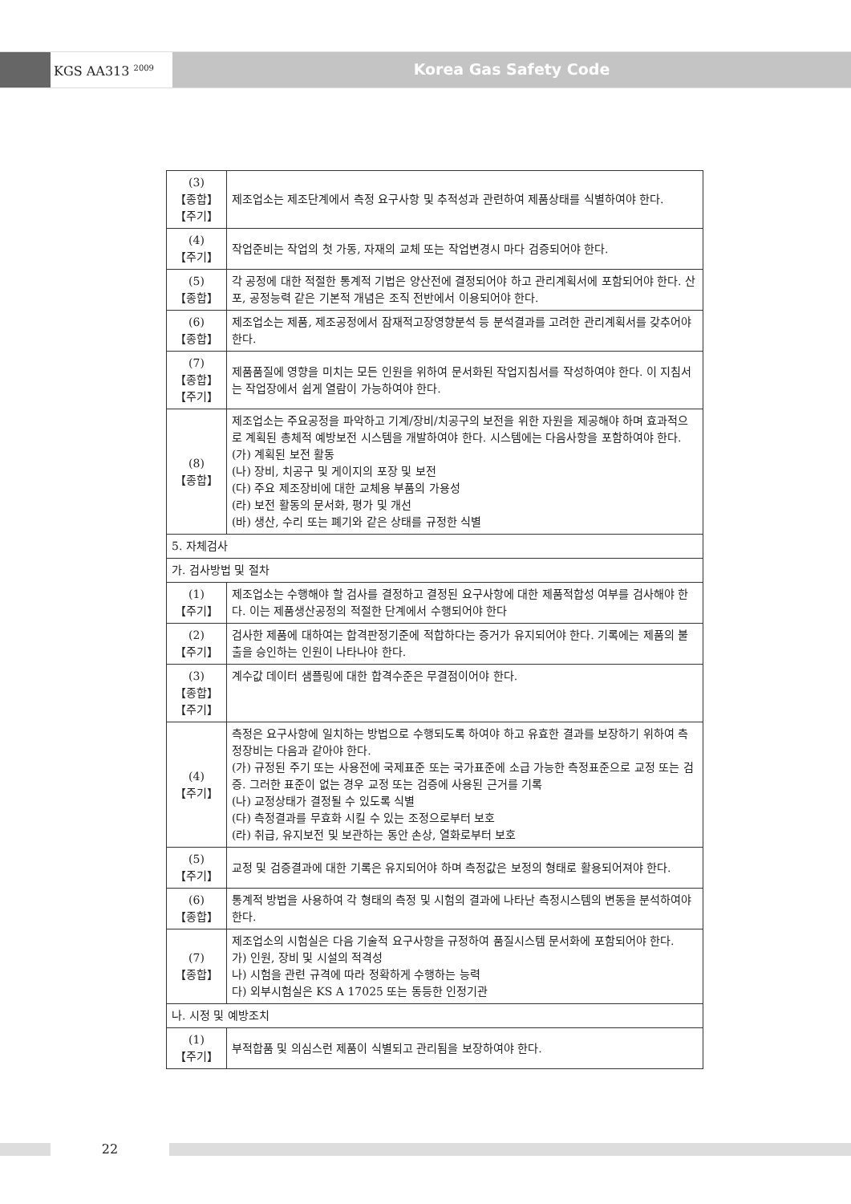KGS AA313 <sup>2009</sup>
Korea Gas Safety Code
| (3) 【종합】 【주기】 | 제조업소는 제조단계에서 측정 요구사항 및 추적성과 관련하여 제품상태를 식별하여야 한다. |
| (4) 【주기】 | 작업준비는 작업의 첫 가동, 자재의 교체 또는 작업변경시 마다 검증되어야 한다. |
| (5) 【종합】 | 각 공정에 대한 적절한 통계적 기법은 양산전에 결정되어야 하고 관리계획서에 포함되어야 한다. 산포, 공정능력 같은 기본적 개념은 조직 전반에서 이용되어야 한다. |
| (6) 【종합】 | 제조업소는 제품, 제조공정에서 잠재적고장영향분석 등 분석결과를 고려한 관리계획서를 갖추어야 한다. |
| (7) 【종합】 【주기】 | 제품품질에 영향을 미치는 모든 인원을 위하여 문서화된 작업지침서를 작성하여야 한다. 이 지침서는 작업장에서 쉽게 열람이 가능하여야 한다. |
| (8) 【종합】 | 제조업소는 주요공정을 파악하고 기계/장비/치공구의 보전을 위한 자원을 제공해야 하며 효과적으로 계획된 총체적 예방보전 시스템을 개발하여야 한다. 시스템에는 다음사항을 포함하여야 한다. (가) 계획된 보전 활동 (나) 장비, 치공구 및 게이지의 포장 및 보전 (다) 주요 제조장비에 대한 교체용 부품의 가용성 (라) 보전 활동의 문서화, 평가 및 개선 (바) 생산, 수리 또는 폐기와 같은 상태를 규정한 식별 |
| 5. 자체검사 | |
| 가. 검사방법 및 절차 | |
| (1) 【주기】 | 제조업소는 수행해야 할 검사를 결정하고 결정된 요구사항에 대한 제품적합성 여부를 검사해야 한다. 이는 제품생산공정의 적절한 단계에서 수행되어야 한다 |
| (2) 【주기】 | 검사한 제품에 대하여는 합격판정기준에 적합하다는 증거가 유지되어야 한다. 기록에는 제품의 불출을 승인하는 인원이 나타나야 한다. |
| (3) 【종합】 【주기】 | 계수값 데이터 샘플링에 대한 합격수준은 무결점이어야 한다. |
| (4) 【주기】 | 측정은 요구사항에 일치하는 방법으로 수행되도록 하여야 하고 유효한 결과를 보장하기 위하여 측정장비는 다음과 같아야 한다. (가) 규정된 주기 또는 사용전에 국제표준 또는 국가표준에 소급 가능한 측정표준으로 교정 또는 검증. 그러한 표준이 없는 경우 교정 또는 검증에 사용된 근거를 기록 (나) 교정상태가 결정될 수 있도록 식별 (다) 측정결과를 무효화 시킬 수 있는 조정으로부터 보호 (라) 취급, 유지보전 및 보관하는 동안 손상, 열화로부터 보호 |
| (5) 【주기】 | 교정 및 검증결과에 대한 기록은 유지되어야 하며 측정값은 보정의 형태로 활용되어져야 한다. |
| (6) 【종합】 | 통계적 방법을 사용하여 각 형태의 측정 및 시험의 결과에 나타난 측정시스템의 변동을 분석하여야 한다. |
| (7) 【종합】 | 제조업소의 시험실은 다음 기술적 요구사항을 규정하여 품질시스템 문서화에 포함되어야 한다. 가) 인원, 장비 및 시설의 적격성 나) 시험을 관련 규격에 따라 정확하게 수행하는 능력 다) 외부시험실은 KS A 17025 또는 동등한 인정기관 |
| 나. 시정 및 예방조치 | |
| (1) 【주기】 | 부적합품 및 의심스런 제품이 식별되고 관리됨을 보장하여야 한다. |
22